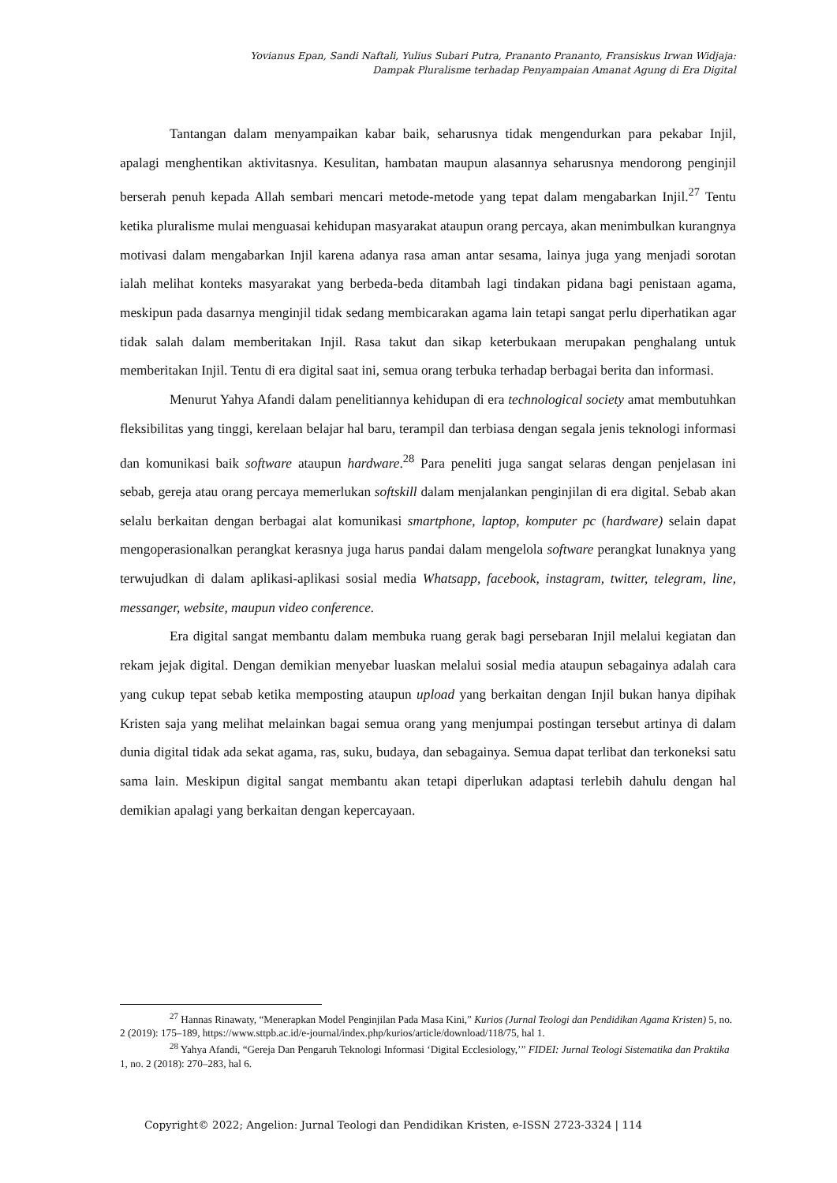Yovianus Epan, Sandi Naftali, Yulius Subari Putra, Prananto Prananto, Fransiskus Irwan Widjaja:
Dampak Pluralisme terhadap Penyampaian Amanat Agung di Era Digital
Tantangan dalam menyampaikan kabar baik, seharusnya tidak mengendurkan para pekabar Injil, apalagi menghentikan aktivitasnya. Kesulitan, hambatan maupun alasannya seharusnya mendorong penginjil berserah penuh kepada Allah sembari mencari metode-metode yang tepat dalam mengabarkan Injil.<sup>27</sup> Tentu ketika pluralisme mulai menguasai kehidupan masyarakat ataupun orang percaya, akan menimbulkan kurangnya motivasi dalam mengabarkan Injil karena adanya rasa aman antar sesama, lainya juga yang menjadi sorotan ialah melihat konteks masyarakat yang berbeda-beda ditambah lagi tindakan pidana bagi penistaan agama, meskipun pada dasarnya menginjil tidak sedang membicarakan agama lain tetapi sangat perlu diperhatikan agar tidak salah dalam memberitakan Injil. Rasa takut dan sikap keterbukaan merupakan penghalang untuk memberitakan Injil. Tentu di era digital saat ini, semua orang terbuka terhadap berbagai berita dan informasi.
Menurut Yahya Afandi dalam penelitiannya kehidupan di era technological society amat membutuhkan fleksibilitas yang tinggi, kerelaan belajar hal baru, terampil dan terbiasa dengan segala jenis teknologi informasi dan komunikasi baik software ataupun hardware.<sup>28</sup> Para peneliti juga sangat selaras dengan penjelasan ini sebab, gereja atau orang percaya memerlukan softskill dalam menjalankan penginjilan di era digital. Sebab akan selalu berkaitan dengan berbagai alat komunikasi smartphone, laptop, komputer pc (hardware) selain dapat mengoperasionalkan perangkat kerasnya juga harus pandai dalam mengelola software perangkat lunaknya yang terwujudkan di dalam aplikasi-aplikasi sosial media Whatsapp, facebook, instagram, twitter, telegram, line, messanger, website, maupun video conference.
Era digital sangat membantu dalam membuka ruang gerak bagi persebaran Injil melalui kegiatan dan rekam jejak digital. Dengan demikian menyebar luaskan melalui sosial media ataupun sebagainya adalah cara yang cukup tepat sebab ketika memposting ataupun upload yang berkaitan dengan Injil bukan hanya dipihak Kristen saja yang melihat melainkan bagai semua orang yang menjumpai postingan tersebut artinya di dalam dunia digital tidak ada sekat agama, ras, suku, budaya, dan sebagainya. Semua dapat terlibat dan terkoneksi satu sama lain. Meskipun digital sangat membantu akan tetapi diperlukan adaptasi terlebih dahulu dengan hal demikian apalagi yang berkaitan dengan kepercayaan.
<sup>27</sup> Hannas Rinawaty, “Menerapkan Model Penginjilan Pada Masa Kini,” Kurios (Jurnal Teologi dan Pendidikan Agama Kristen) 5, no. 2 (2019): 175–189, https://www.sttpb.ac.id/e-journal/index.php/kurios/article/download/118/75, hal 1.
<sup>28</sup> Yahya Afandi, “Gereja Dan Pengaruh Teknologi Informasi ‘Digital Ecclesiology,’” FIDEI: Jurnal Teologi Sistematika dan Praktika 1, no. 2 (2018): 270–283, hal 6.
Copyright© 2022; Angelion: Jurnal Teologi dan Pendidikan Kristen, e-ISSN 2723-3324 | 114